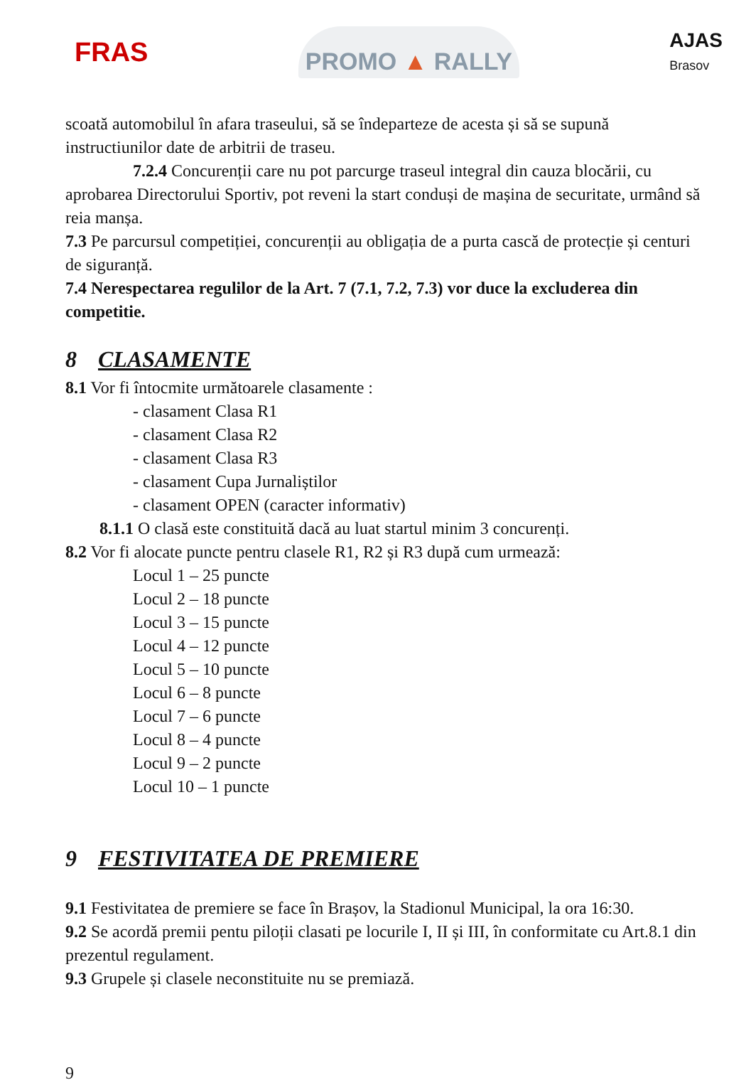FRAS
PROMO ▲ RALLY
AJAS
Brasov
scoată automobilul în afara traseului, să se îndeparteze de acesta și să se supună instructiunilor date de arbitrii de traseu.
7.2.4 Concurenții care nu pot parcurge traseul integral din cauza blocării, cu
aprobarea Directorului Sportiv, pot reveni la start conduși de mașina de securitate, urmând să reia manșa.
7.3 Pe parcursul competiției, concurenții au obligația de a purta cască de protecție și centuri de siguranță.
7.4 Nerespectarea regulilor de la Art. 7 (7.1, 7.2, 7.3) vor duce la excluderea din competitie.
8 CLASAMENTE
8.1 Vor fi întocmite următoarele clasamente :
- clasament Clasa R1
- clasament Clasa R2
- clasament Clasa R3
- clasament Cupa Jurnaliștilor
- clasament OPEN (caracter informativ)
8.1.1 O clasă este constituită dacă au luat startul minim 3 concurenți.
8.2 Vor fi alocate puncte pentru clasele R1, R2 și R3 după cum urmează:
Locul 1 – 25 puncte
Locul 2 – 18 puncte
Locul 3 – 15 puncte
Locul 4 – 12 puncte
Locul 5 – 10 puncte
Locul 6 – 8 puncte
Locul 7 – 6 puncte
Locul 8 – 4 puncte
Locul 9 – 2 puncte
Locul 10 – 1 puncte
9 FESTIVITATEA DE PREMIERE
9.1 Festivitatea de premiere se face în Brașov, la Stadionul Municipal, la ora 16:30.
9.2 Se acordă premii pentu piloții clasati pe locurile I, II și III, în conformitate cu Art.8.1 din prezentul regulament.
9.3 Grupele și clasele neconstituite nu se premiază.
9